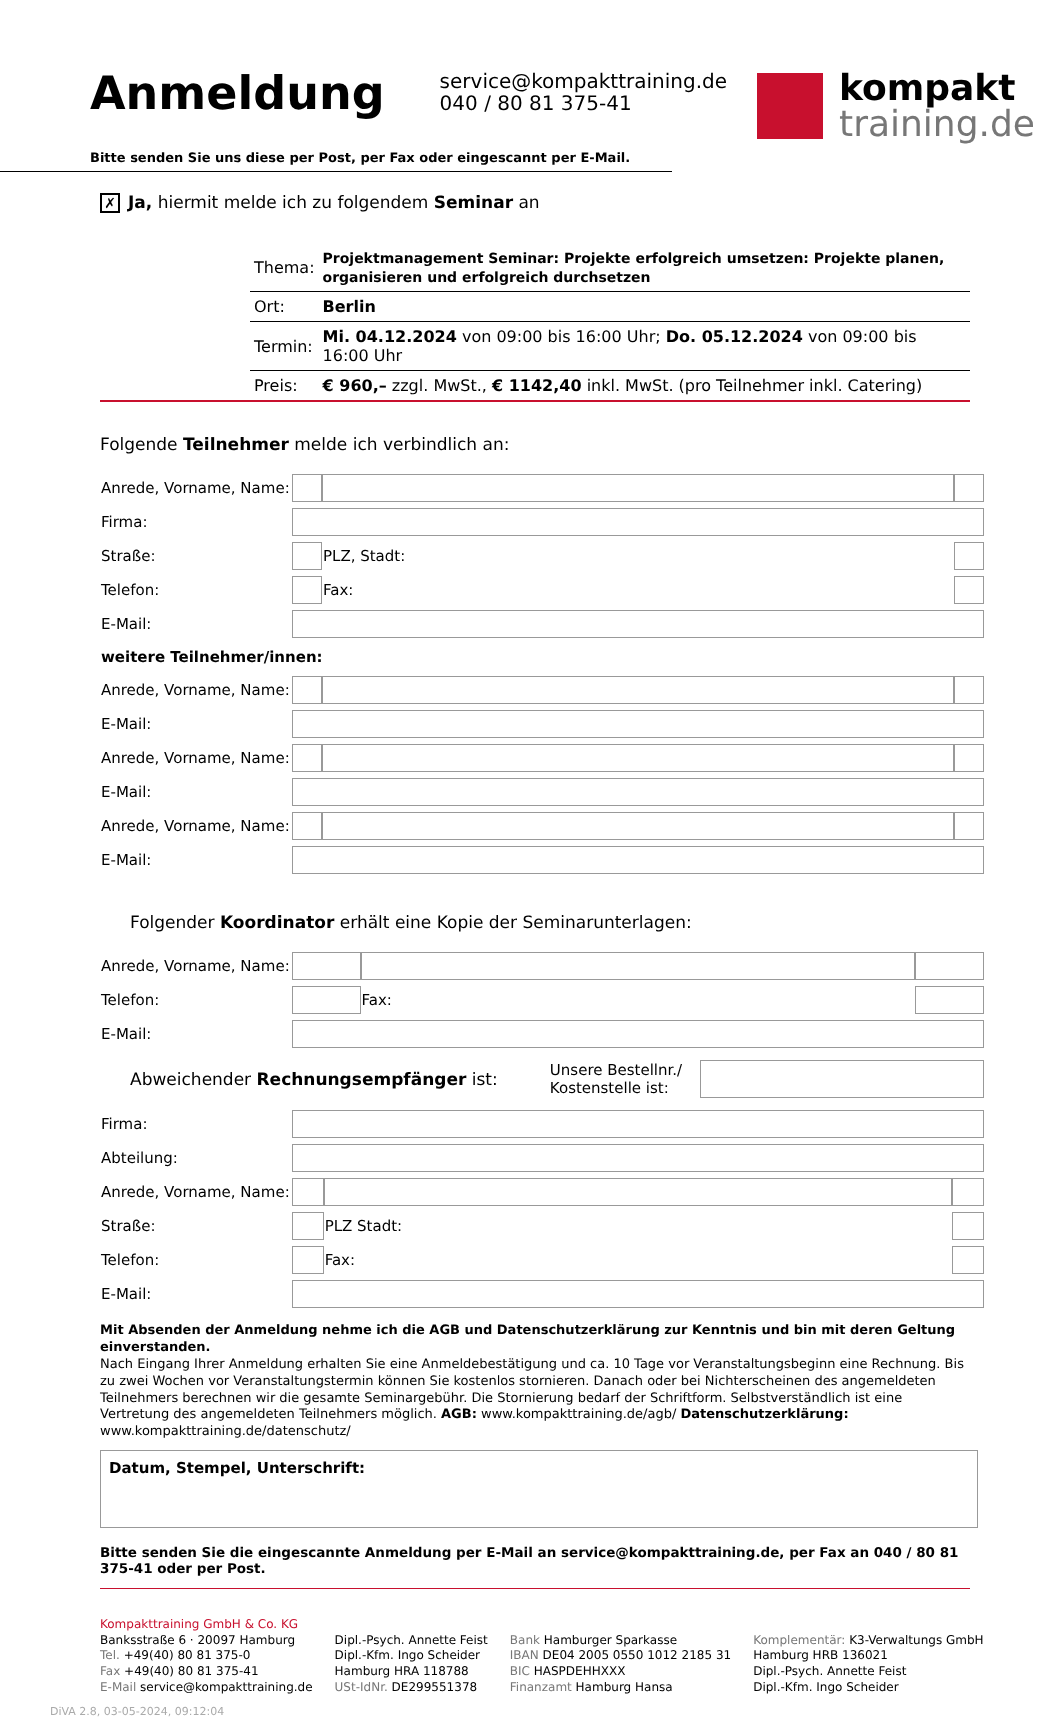Anmeldung
service@kompakttraining.de
040 / 80 81 375-41
kompakt
training.de
Bitte senden Sie uns diese per Post, per Fax oder eingescannt per E-Mail.
✗ Ja, hiermit melde ich zu folgendem Seminar an
| Thema: | Projektmanagement Seminar: Projekte erfolgreich umsetzen: Projekte planen, organisieren und erfolgreich durchsetzen |
| Ort: | Berlin |
| Termin: | Mi. 04.12.2024 von 09:00 bis 16:00 Uhr; Do. 05.12.2024 von 09:00 bis 16:00 Uhr |
| Preis: | € 960,– zzgl. MwSt., € 1142,40 inkl. MwSt. (pro Teilnehmer inkl. Catering) |
Folgende Teilnehmer melde ich verbindlich an:
| Anrede, Vorname, Name: | | | | |
| Firma: | | | | |
| Straße: | | | PLZ, Stadt: | |
| Telefon: | | | Fax: | |
| E-Mail: | | | | |
| weitere Teilnehmer/innen: | | | | |
| Anrede, Vorname, Name: | | | | |
| E-Mail: | | | | |
| Anrede, Vorname, Name: | | | | |
| E-Mail: | | | | |
| Anrede, Vorname, Name: | | | | |
| E-Mail: | | | | |
Folgender Koordinator erhält eine Kopie der Seminarunterlagen:
| Anrede, Vorname, Name: | | | | |
| Telefon: | | | Fax: | |
| E-Mail: | | | | |
| Abweichender Rechnungsempfänger ist: | Unsere Bestellnr./ Kostenstelle ist: | |
| Firma: | | | | |
| Abteilung: | | | | |
| Anrede, Vorname, Name: | | | | |
| Straße: | | | PLZ Stadt: | |
| Telefon: | | | Fax: | |
| E-Mail: | | | | |
Mit Absenden der Anmeldung nehme ich die AGB und Datenschutzerklärung zur Kenntnis und bin mit deren Geltung einverstanden.
Nach Eingang Ihrer Anmeldung erhalten Sie eine Anmeldebestätigung und ca. 10 Tage vor Veranstaltungsbeginn eine Rechnung. Bis zu zwei Wochen vor Veranstaltungstermin können Sie kostenlos stornieren. Danach oder bei Nichterscheinen des angemeldeten Teilnehmers berechnen wir die gesamte Seminargebühr. Die Stornierung bedarf der Schriftform. Selbstverständlich ist eine Vertretung des angemeldeten Teilnehmers möglich. AGB: www.kompakttraining.de/agb/ Datenschutzerklärung: www.kompakttraining.de/datenschutz/
Datum, Stempel, Unterschrift:
Bitte senden Sie die eingescannte Anmeldung per E-Mail an service@kompakttraining.de, per Fax an 040 / 80 81 375-41 oder per Post.
Kompakttraining GmbH & Co. KG
Banksstraße 6 · 20097 Hamburg
Tel. +49(40) 80 81 375-0
Fax +49(40) 80 81 375-41
E-Mail service@kompakttraining.de
Dipl.-Psych. Annette Feist
Dipl.-Kfm. Ingo Scheider
Hamburg HRA 118788
USt-IdNr. DE299551378
Bank Hamburger Sparkasse
IBAN DE04 2005 0550 1012 2185 31
BIC HASPDEHHXXX
Finanzamt Hamburg Hansa
Komplementär: K3-Verwaltungs GmbH
Hamburg HRB 136021
Dipl.-Psych. Annette Feist
Dipl.-Kfm. Ingo Scheider
DiVA 2.8, 03-05-2024, 09:12:04